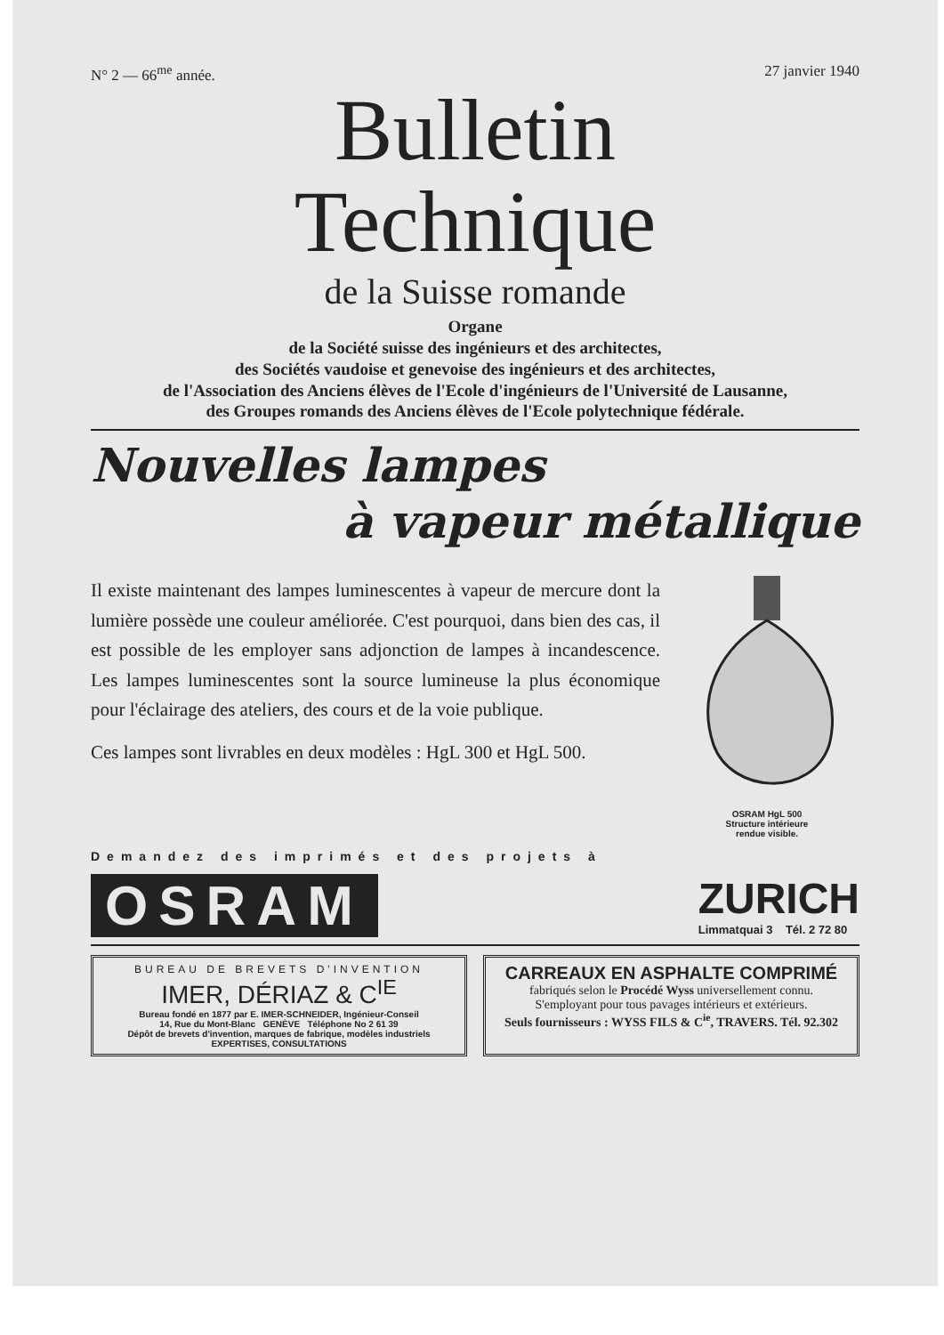N° 2 — 66<sup>me</sup> année. 27 janvier 1940
Bulletin
Technique
de la Suisse romande
Organe
de la Société suisse des ingénieurs et des architectes,
des Sociétés vaudoise et genevoise des ingénieurs et des architectes,
de l'Association des Anciens élèves de l'Ecole d'ingénieurs de l'Université de Lausanne,
des Groupes romands des Anciens élèves de l'Ecole polytechnique fédérale.
Nouvelles lampes
à vapeur métallique
Il existe maintenant des lampes luminescentes à vapeur de mercure dont la lumière possède une couleur améliorée. C'est pourquoi, dans bien des cas, il est possible de les employer sans adjonction de lampes à incandescence. Les lampes luminescentes sont la source lumineuse la plus économique pour l'éclairage des ateliers, des cours et de la voie publique.
Ces lampes sont livrables en deux modèles : HgL 300 et HgL 500.
OSRAM HgL 500
Structure intérieure
rendue visible.
Demandez des imprimés et des projets à
OSRAM
ZURICH
Limmatquai 3 Tél. 2 72 80
BUREAU DE BREVETS D'INVENTION
IMER, DÉRIAZ & C<sup>IE</sup>
Bureau fondé en 1877 par E. IMER-SCHNEIDER, Ingénieur-Conseil
14, Rue du Mont-Blanc GENÈVE Téléphone No 2 61 39
Dépôt de brevets d'invention, marques de fabrique, modèles industriels
EXPERTISES, CONSULTATIONS
CARREAUX EN ASPHALTE COMPRIMÉ
fabriqués selon le Procédé Wyss universellement connu.
S'employant pour tous pavages intérieurs et extérieurs.
Seuls fournisseurs : WYSS FILS & C<sup>ie</sup>, TRAVERS. Tél. 92.302